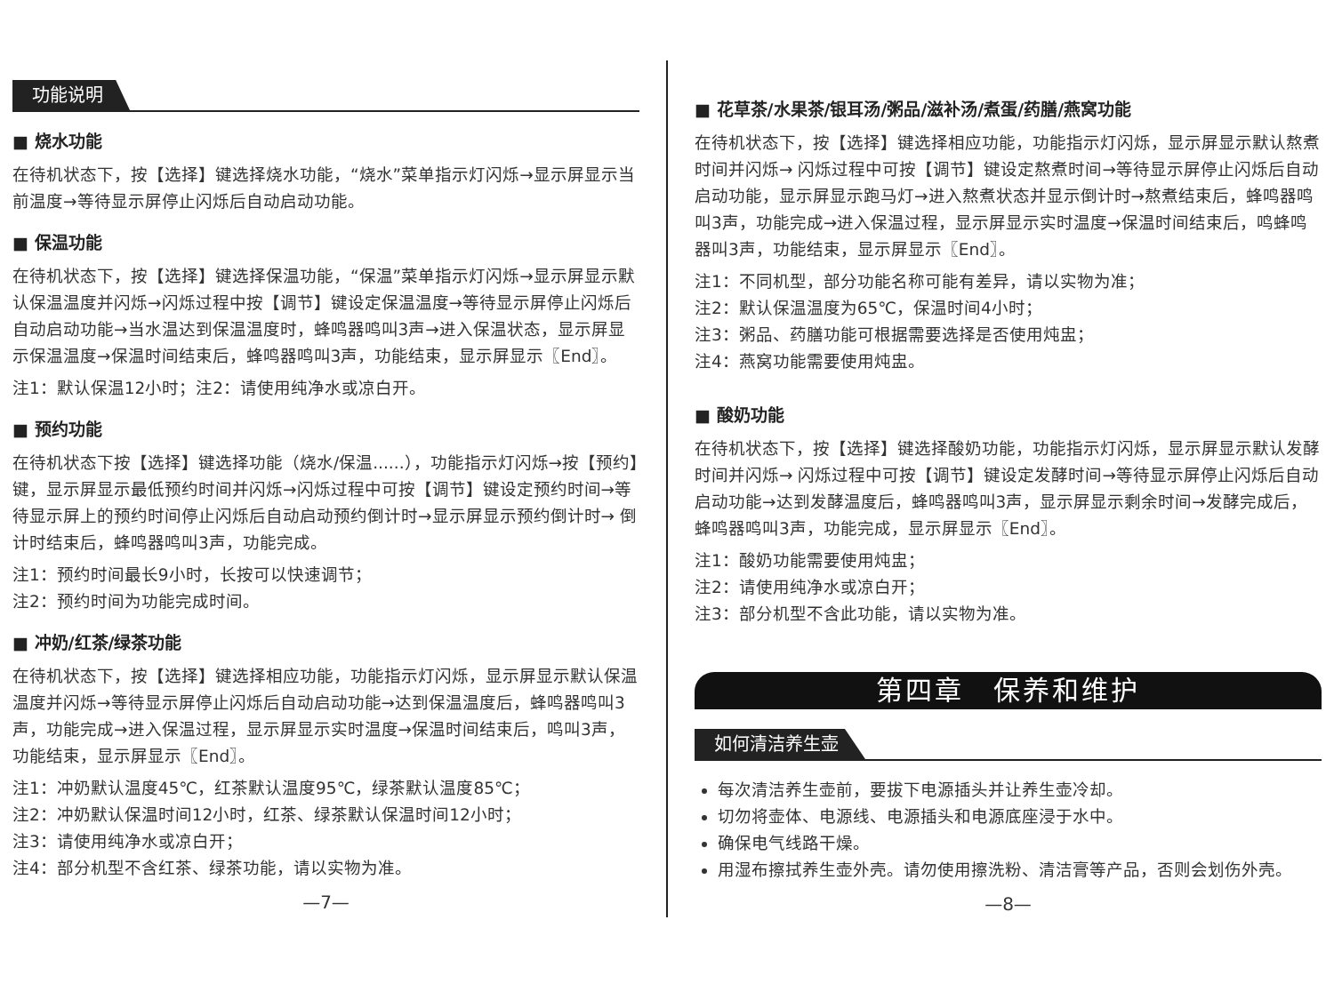功能说明
■ 烧水功能
在待机状态下，按【选择】键选择烧水功能，“烧水”菜单指示灯闪烁→显示屏显示当前温度→等待显示屏停止闪烁后自动启动功能。
■ 保温功能
在待机状态下，按【选择】键选择保温功能，“保温”菜单指示灯闪烁→显示屏显示默认保温温度并闪烁→闪烁过程中按【调节】键设定保温温度→等待显示屏停止闪烁后自动启动功能→当水温达到保温温度时，蜂鸣器鸣叫3声→进入保温状态，显示屏显示保温温度→保温时间结束后，蜂鸣器鸣叫3声，功能结束，显示屏显示〖End〗。
注1：默认保温12小时；注2：请使用纯净水或凉白开。
■ 预约功能
在待机状态下按【选择】键选择功能（烧水/保温......），功能指示灯闪烁→按【预约】键，显示屏显示最低预约时间并闪烁→闪烁过程中可按【调节】键设定预约时间→等待显示屏上的预约时间停止闪烁后自动启动预约倒计时→显示屏显示预约倒计时→ 倒计时结束后，蜂鸣器鸣叫3声，功能完成。
注1：预约时间最长9小时，长按可以快速调节；
注2：预约时间为功能完成时间。
■ 冲奶/红茶/绿茶功能
在待机状态下，按【选择】键选择相应功能，功能指示灯闪烁，显示屏显示默认保温温度并闪烁→等待显示屏停止闪烁后自动启动功能→达到保温温度后，蜂鸣器鸣叫3声，功能完成→进入保温过程，显示屏显示实时温度→保温时间结束后，鸣叫3声，功能结束，显示屏显示〖End〗。
注1：冲奶默认温度45℃，红茶默认温度95℃，绿茶默认温度85℃；
注2：冲奶默认保温时间12小时，红茶、绿茶默认保温时间12小时；
注3：请使用纯净水或凉白开；
注4：部分机型不含红茶、绿茶功能，请以实物为准。
—7—
■ 花草茶/水果茶/银耳汤/粥品/滋补汤/煮蛋/药膳/燕窝功能
在待机状态下，按【选择】键选择相应功能，功能指示灯闪烁，显示屏显示默认熬煮时间并闪烁→ 闪烁过程中可按【调节】键设定熬煮时间→等待显示屏停止闪烁后自动启动功能，显示屏显示跑马灯→进入熬煮状态并显示倒计时→熬煮结束后，蜂鸣器鸣叫3声，功能完成→进入保温过程，显示屏显示实时温度→保温时间结束后，鸣蜂鸣器叫3声，功能结束，显示屏显示〖End〗。
注1：不同机型，部分功能名称可能有差异，请以实物为准；
注2：默认保温温度为65℃，保温时间4小时；
注3：粥品、药膳功能可根据需要选择是否使用炖盅；
注4：燕窝功能需要使用炖盅。
■ 酸奶功能
在待机状态下，按【选择】键选择酸奶功能，功能指示灯闪烁，显示屏显示默认发酵时间并闪烁→ 闪烁过程中可按【调节】键设定发酵时间→等待显示屏停止闪烁后自动启动功能→达到发酵温度后，蜂鸣器鸣叫3声，显示屏显示剩余时间→发酵完成后，蜂鸣器鸣叫3声，功能完成，显示屏显示〖End〗。
注1：酸奶功能需要使用炖盅；
注2：请使用纯净水或凉白开；
注3：部分机型不含此功能，请以实物为准。
第四章　保养和维护
如何清洁养生壶
每次清洁养生壶前，要拔下电源插头并让养生壶冷却。
切勿将壶体、电源线、电源插头和电源底座浸于水中。
确保电气线路干燥。
用湿布擦拭养生壶外壳。请勿使用擦洗粉、清洁膏等产品，否则会划伤外壳。
—8—